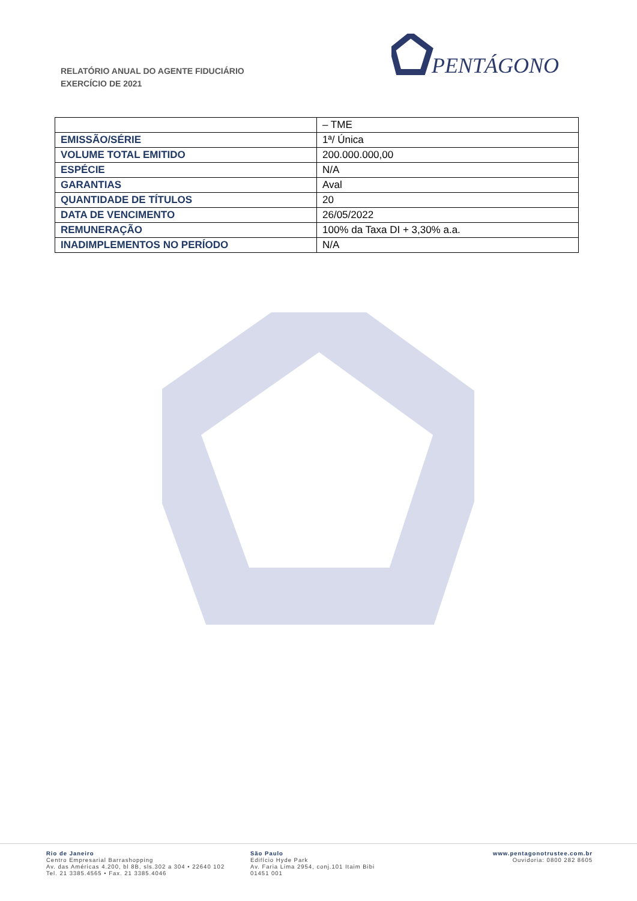RELATÓRIO ANUAL DO AGENTE FIDUCIÁRIO
EXERCÍCIO DE 2021
PENTÁGONO
| | – TME |
| EMISSÃO/SÉRIE | 1ª/ Única |
| VOLUME TOTAL EMITIDO | 200.000.000,00 |
| ESPÉCIE | N/A |
| GARANTIAS | Aval |
| QUANTIDADE DE TÍTULOS | 20 |
| DATA DE VENCIMENTO | 26/05/2022 |
| REMUNERAÇÃO | 100% da Taxa DI + 3,30% a.a. |
| INADIMPLEMENTOS NO PERÍODO | N/A |
Rio de Janeiro
Centro Empresarial Barrashopping
Av. das Américas 4.200, bl 8B, sls.302 a 304 • 22640 102
Tel. 21 3385.4565 • Fax. 21 3385.4046
São Paulo
Edifício Hyde Park
Av. Faria Lima 2954, conj.101 Itaim Bibi
01451 001
www.pentagonotrustee.com.br
Ouvidoria: 0800 282 8605